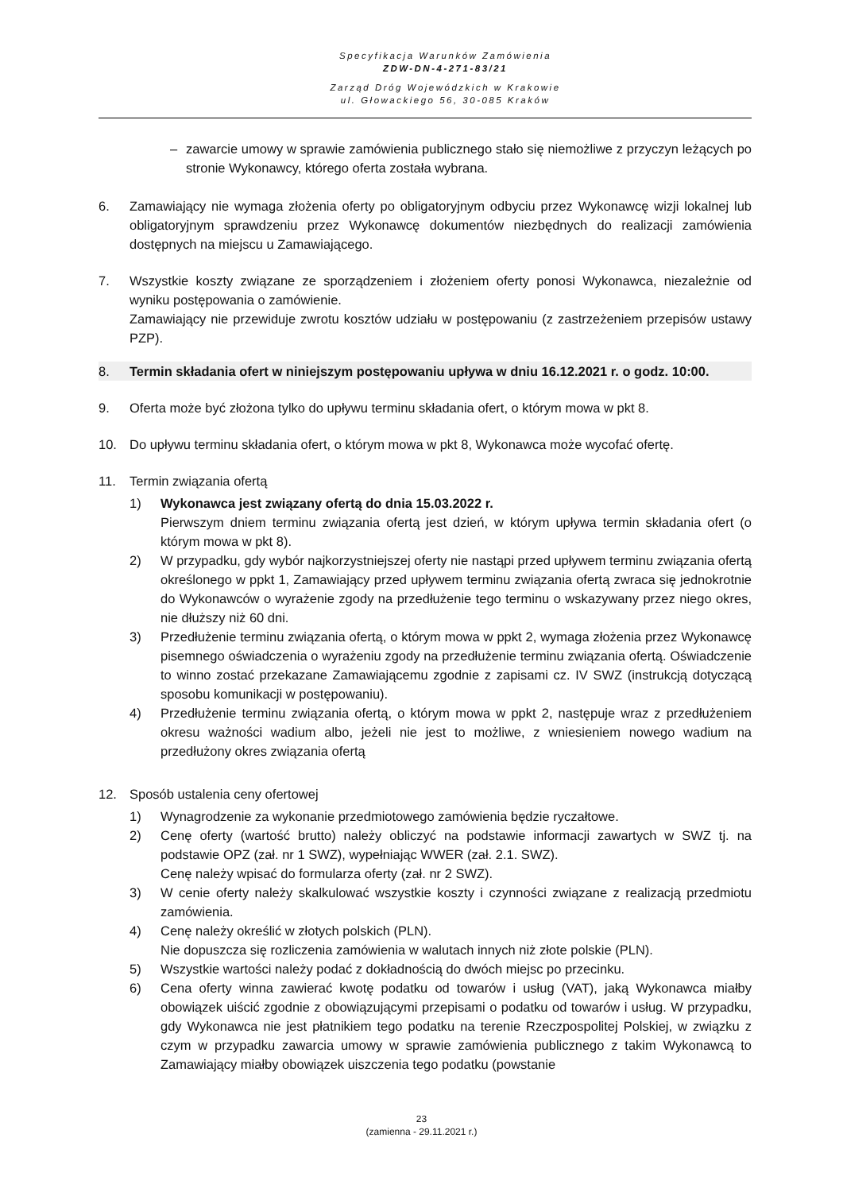Specyfikacja Warunków Zamówienia
ZDW-DN-4-271-83/21
Zarząd Dróg Wojewódzkich w Krakowie
ul. Głowackiego 56, 30-085 Kraków
– zawarcie umowy w sprawie zamówienia publicznego stało się niemożliwe z przyczyn leżących po stronie Wykonawcy, którego oferta została wybrana.
6. Zamawiający nie wymaga złożenia oferty po obligatoryjnym odbyciu przez Wykonawcę wizji lokalnej lub obligatoryjnym sprawdzeniu przez Wykonawcę dokumentów niezbędnych do realizacji zamówienia dostępnych na miejscu u Zamawiającego.
7. Wszystkie koszty związane ze sporządzeniem i złożeniem oferty ponosi Wykonawca, niezależnie od wyniku postępowania o zamówienie.
Zamawiający nie przewiduje zwrotu kosztów udziału w postępowaniu (z zastrzeżeniem przepisów ustawy PZP).
8. Termin składania ofert w niniejszym postępowaniu upływa w dniu 16.12.2021 r. o godz. 10:00.
9. Oferta może być złożona tylko do upływu terminu składania ofert, o którym mowa w pkt 8.
10. Do upływu terminu składania ofert, o którym mowa w pkt 8, Wykonawca może wycofać ofertę.
11. Termin związania ofertą
1) Wykonawca jest związany ofertą do dnia 15.03.2022 r.
Pierwszym dniem terminu związania ofertą jest dzień, w którym upływa termin składania ofert (o którym mowa w pkt 8).
2) W przypadku, gdy wybór najkorzystniejszej oferty nie nastąpi przed upływem terminu związania ofertą określonego w ppkt 1, Zamawiający przed upływem terminu związania ofertą zwraca się jednokrotnie do Wykonawców o wyrażenie zgody na przedłużenie tego terminu o wskazywany przez niego okres, nie dłuższy niż 60 dni.
3) Przedłużenie terminu związania ofertą, o którym mowa w ppkt 2, wymaga złożenia przez Wykonawcę pisemnego oświadczenia o wyrażeniu zgody na przedłużenie terminu związania ofertą. Oświadczenie to winno zostać przekazane Zamawiającemu zgodnie z zapisami cz. IV SWZ (instrukcją dotyczącą sposobu komunikacji w postępowaniu).
4) Przedłużenie terminu związania ofertą, o którym mowa w ppkt 2, następuje wraz z przedłużeniem okresu ważności wadium albo, jeżeli nie jest to możliwe, z wniesieniem nowego wadium na przedłużony okres związania ofertą
12. Sposób ustalenia ceny ofertowej
1) Wynagrodzenie za wykonanie przedmiotowego zamówienia będzie ryczałtowe.
2) Cenę oferty (wartość brutto) należy obliczyć na podstawie informacji zawartych w SWZ tj. na podstawie OPZ (zał. nr 1 SWZ), wypełniając WWER (zał. 2.1. SWZ).
Cenę należy wpisać do formularza oferty (zał. nr 2 SWZ).
3) W cenie oferty należy skalkulować wszystkie koszty i czynności związane z realizacją przedmiotu zamówienia.
4) Cenę należy określić w złotych polskich (PLN).
Nie dopuszcza się rozliczenia zamówienia w walutach innych niż złote polskie (PLN).
5) Wszystkie wartości należy podać z dokładnością do dwóch miejsc po przecinku.
6) Cena oferty winna zawierać kwotę podatku od towarów i usług (VAT), jaką Wykonawca miałby obowiązek uiścić zgodnie z obowiązującymi przepisami o podatku od towarów i usług. W przypadku, gdy Wykonawca nie jest płatnikiem tego podatku na terenie Rzeczpospolitej Polskiej, w związku z czym w przypadku zawarcia umowy w sprawie zamówienia publicznego z takim Wykonawcą to Zamawiający miałby obowiązek uiszczenia tego podatku (powstanie
23
(zamienna - 29.11.2021 r.)